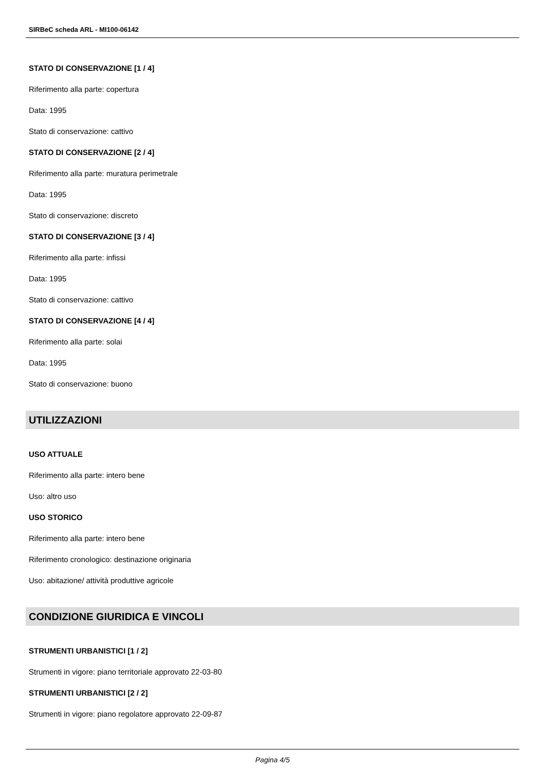SIRBeC scheda ARL - MI100-06142
STATO DI CONSERVAZIONE [1 / 4]
Riferimento alla parte: copertura
Data: 1995
Stato di conservazione: cattivo
STATO DI CONSERVAZIONE [2 / 4]
Riferimento alla parte: muratura perimetrale
Data: 1995
Stato di conservazione: discreto
STATO DI CONSERVAZIONE [3 / 4]
Riferimento alla parte: infissi
Data: 1995
Stato di conservazione: cattivo
STATO DI CONSERVAZIONE [4 / 4]
Riferimento alla parte: solai
Data: 1995
Stato di conservazione: buono
UTILIZZAZIONI
USO ATTUALE
Riferimento alla parte: intero bene
Uso: altro uso
USO STORICO
Riferimento alla parte: intero bene
Riferimento cronologico: destinazione originaria
Uso: abitazione/ attività produttive agricole
CONDIZIONE GIURIDICA E VINCOLI
STRUMENTI URBANISTICI [1 / 2]
Strumenti in vigore: piano territoriale approvato 22-03-80
STRUMENTI URBANISTICI [2 / 2]
Strumenti in vigore: piano regolatore approvato 22-09-87
Pagina 4/5